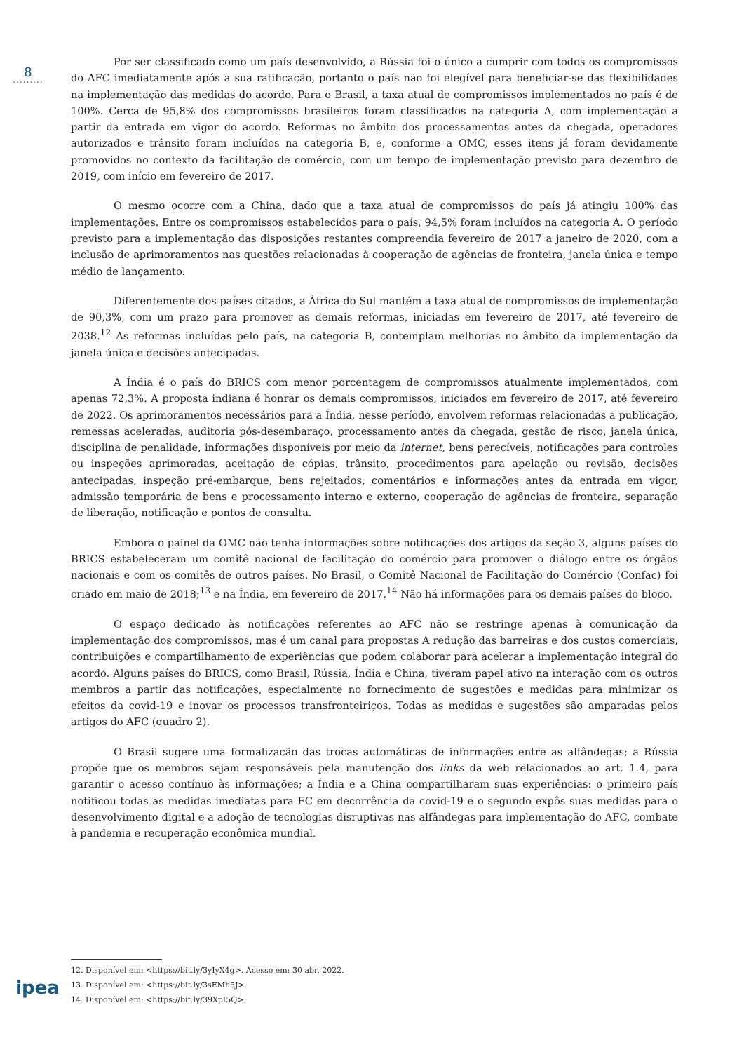8
.........
Por ser classificado como um país desenvolvido, a Rússia foi o único a cumprir com todos os compromissos do AFC imediatamente após a sua ratificação, portanto o país não foi elegível para beneficiar-se das flexibilidades na implementação das medidas do acordo. Para o Brasil, a taxa atual de compromissos implementados no país é de 100%. Cerca de 95,8% dos compromissos brasileiros foram classificados na categoria A, com implementação a partir da entrada em vigor do acordo. Reformas no âmbito dos processamentos antes da chegada, operadores autorizados e trânsito foram incluídos na categoria B, e, conforme a OMC, esses itens já foram devidamente promovidos no contexto da facilitação de comércio, com um tempo de implementação previsto para dezembro de 2019, com início em fevereiro de 2017.
O mesmo ocorre com a China, dado que a taxa atual de compromissos do país já atingiu 100% das implementações. Entre os compromissos estabelecidos para o país, 94,5% foram incluídos na categoria A. O período previsto para a implementação das disposições restantes compreendia fevereiro de 2017 a janeiro de 2020, com a inclusão de aprimoramentos nas questões relacionadas à cooperação de agências de fronteira, janela única e tempo médio de lançamento.
Diferentemente dos países citados, a África do Sul mantém a taxa atual de compromissos de implementação de 90,3%, com um prazo para promover as demais reformas, iniciadas em fevereiro de 2017, até fevereiro de 2038.<sup>12</sup> As reformas incluídas pelo país, na categoria B, contemplam melhorias no âmbito da implementação da janela única e decisões antecipadas.
A Índia é o país do BRICS com menor porcentagem de compromissos atualmente implementados, com apenas 72,3%. A proposta indiana é honrar os demais compromissos, iniciados em fevereiro de 2017, até fevereiro de 2022. Os aprimoramentos necessários para a Índia, nesse período, envolvem reformas relacionadas a publicação, remessas aceleradas, auditoria pós-desembaraço, processamento antes da chegada, gestão de risco, janela única, disciplina de penalidade, informações disponíveis por meio da internet, bens perecíveis, notificações para controles ou inspeções aprimoradas, aceitação de cópias, trânsito, procedimentos para apelação ou revisão, decisões antecipadas, inspeção pré-embarque, bens rejeitados, comentários e informações antes da entrada em vigor, admissão temporária de bens e processamento interno e externo, cooperação de agências de fronteira, separação de liberação, notificação e pontos de consulta.
Embora o painel da OMC não tenha informações sobre notificações dos artigos da seção 3, alguns países do BRICS estabeleceram um comitê nacional de facilitação do comércio para promover o diálogo entre os órgãos nacionais e com os comitês de outros países. No Brasil, o Comitê Nacional de Facilitação do Comércio (Confac) foi criado em maio de 2018;<sup>13</sup> e na Índia, em fevereiro de 2017.<sup>14</sup> Não há informações para os demais países do bloco.
O espaço dedicado às notificações referentes ao AFC não se restringe apenas à comunicação da implementação dos compromissos, mas é um canal para propostas A redução das barreiras e dos custos comerciais, contribuições e compartilhamento de experiências que podem colaborar para acelerar a implementação integral do acordo. Alguns países do BRICS, como Brasil, Rússia, Índia e China, tiveram papel ativo na interação com os outros membros a partir das notificações, especialmente no fornecimento de sugestões e medidas para minimizar os efeitos da covid-19 e inovar os processos transfronteiriços. Todas as medidas e sugestões são amparadas pelos artigos do AFC (quadro 2).
O Brasil sugere uma formalização das trocas automáticas de informações entre as alfândegas; a Rússia propõe que os membros sejam responsáveis pela manutenção dos links da web relacionados ao art. 1.4, para garantir o acesso contínuo às informações; a Índia e a China compartilharam suas experiências: o primeiro país notificou todas as medidas imediatas para FC em decorrência da covid-19 e o segundo expôs suas medidas para o desenvolvimento digital e a adoção de tecnologias disruptivas nas alfândegas para implementação do AFC, combate à pandemia e recuperação econômica mundial.
12. Disponível em: <https://bit.ly/3yIyX4g>. Acesso em: 30 abr. 2022.
13. Disponível em: <https://bit.ly/3sEMh5J>.
14. Disponível em: <https://bit.ly/39XpI5Q>.
ipea